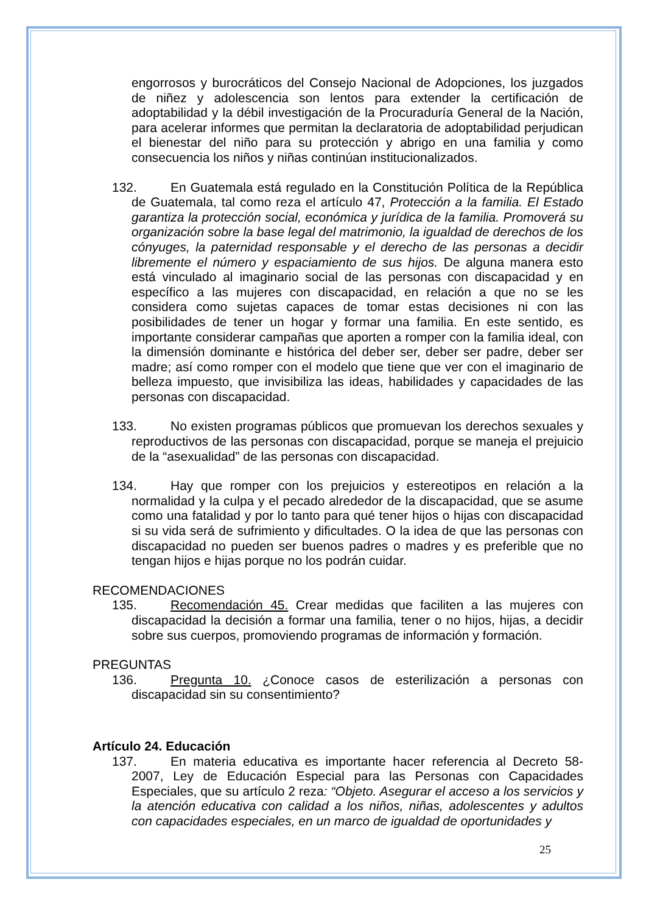engorrosos y burocráticos del Consejo Nacional de Adopciones, los juzgados de niñez y adolescencia son lentos para extender la certificación de adoptabilidad y la débil investigación de la Procuraduría General de la Nación, para acelerar informes que permitan la declaratoria de adoptabilidad perjudican el bienestar del niño para su protección y abrigo en una familia y como consecuencia los niños y niñas continúan institucionalizados.
132. En Guatemala está regulado en la Constitución Política de la República de Guatemala, tal como reza el artículo 47, Protección a la familia. El Estado garantiza la protección social, económica y jurídica de la familia. Promoverá su organización sobre la base legal del matrimonio, la igualdad de derechos de los cónyuges, la paternidad responsable y el derecho de las personas a decidir libremente el número y espaciamiento de sus hijos. De alguna manera esto está vinculado al imaginario social de las personas con discapacidad y en específico a las mujeres con discapacidad, en relación a que no se les considera como sujetas capaces de tomar estas decisiones ni con las posibilidades de tener un hogar y formar una familia. En este sentido, es importante considerar campañas que aporten a romper con la familia ideal, con la dimensión dominante e histórica del deber ser, deber ser padre, deber ser madre; así como romper con el modelo que tiene que ver con el imaginario de belleza impuesto, que invisibiliza las ideas, habilidades y capacidades de las personas con discapacidad.
133. No existen programas públicos que promuevan los derechos sexuales y reproductivos de las personas con discapacidad, porque se maneja el prejuicio de la “asexualidad” de las personas con discapacidad.
134. Hay que romper con los prejuicios y estereotipos en relación a la normalidad y la culpa y el pecado alrededor de la discapacidad, que se asume como una fatalidad y por lo tanto para qué tener hijos o hijas con discapacidad si su vida será de sufrimiento y dificultades. O la idea de que las personas con discapacidad no pueden ser buenos padres o madres y es preferible que no tengan hijos e hijas porque no los podrán cuidar.
RECOMENDACIONES
135. Recomendación 45. Crear medidas que faciliten a las mujeres con discapacidad la decisión a formar una familia, tener o no hijos, hijas, a decidir sobre sus cuerpos, promoviendo programas de información y formación.
PREGUNTAS
136. Pregunta 10. ¿Conoce casos de esterilización a personas con discapacidad sin su consentimiento?
Artículo 24. Educación
137. En materia educativa es importante hacer referencia al Decreto 58-2007, Ley de Educación Especial para las Personas con Capacidades Especiales, que su artículo 2 reza: “Objeto. Asegurar el acceso a los servicios y la atención educativa con calidad a los niños, niñas, adolescentes y adultos con capacidades especiales, en un marco de igualdad de oportunidades y
25